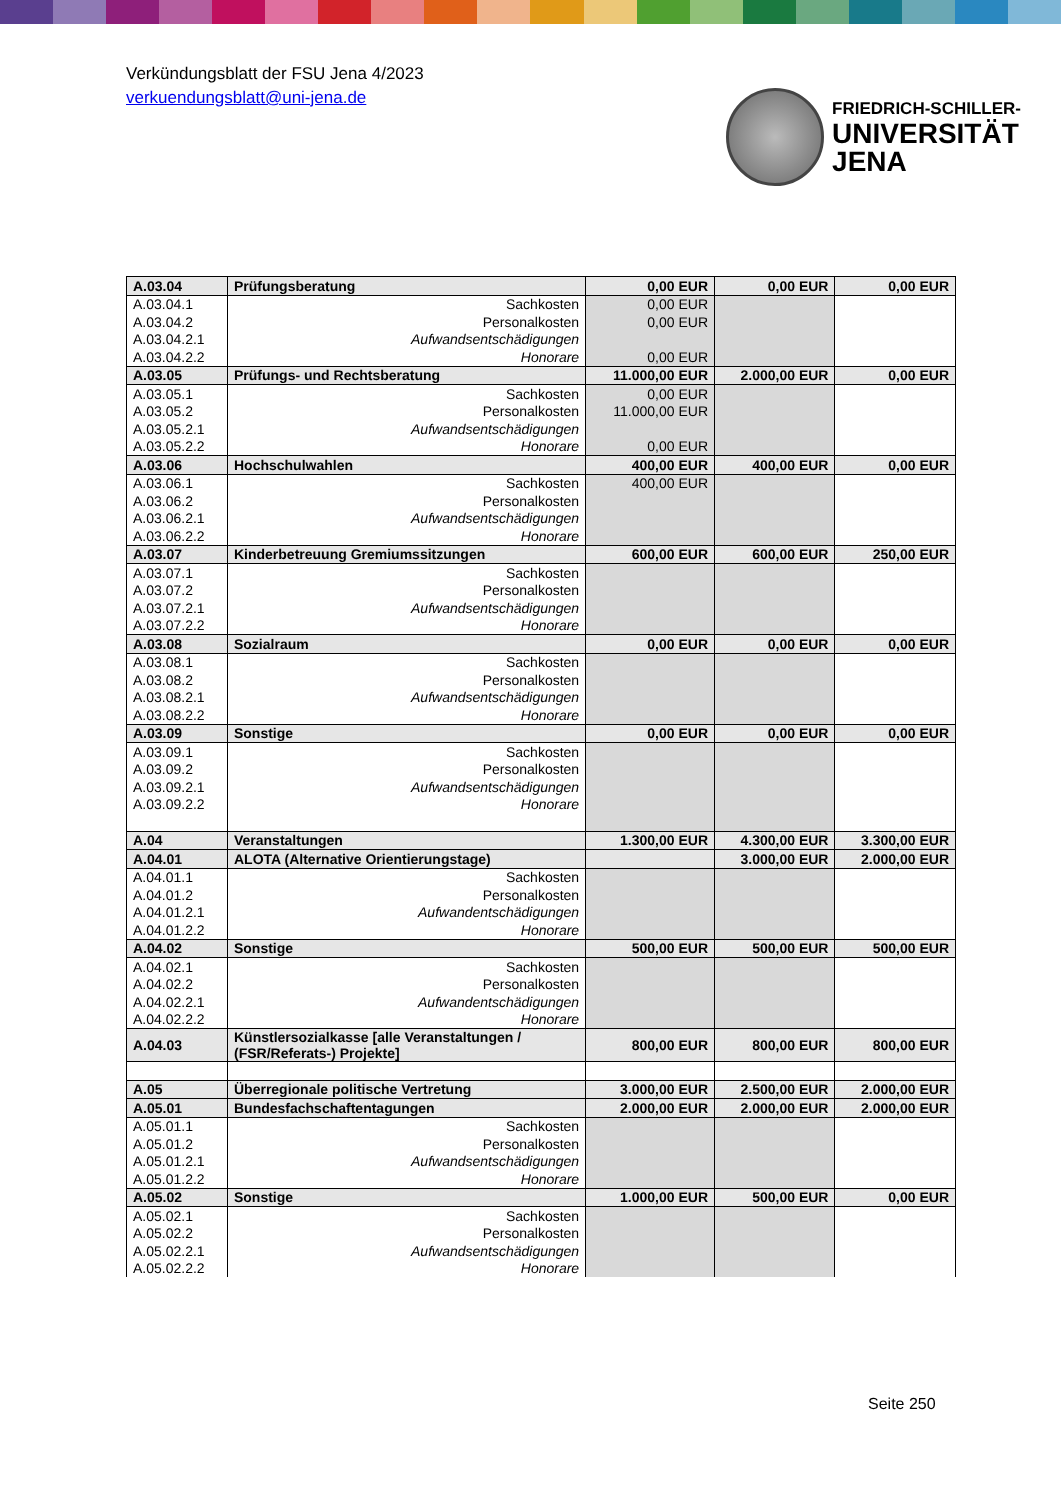Verkündungsblatt der FSU Jena 4/2023
verkuendungsblatt@uni-jena.de
FRIEDRICH-SCHILLER-
UNIVERSITÄT
JENA
| A.03.04 | Prüfungsberatung | 0,00 EUR | 0,00 EUR | 0,00 EUR |
| A.03.04.1 | Sachkosten | 0,00 EUR | | |
| A.03.04.2 | Personalkosten | 0,00 EUR | | |
| A.03.04.2.1 | Aufwandsentschädigungen | | | |
| A.03.04.2.2 | Honorare | 0,00 EUR | | |
| A.03.05 | Prüfungs- und Rechtsberatung | 11.000,00 EUR | 2.000,00 EUR | 0,00 EUR |
| A.03.05.1 | Sachkosten | 0,00 EUR | | |
| A.03.05.2 | Personalkosten | 11.000,00 EUR | | |
| A.03.05.2.1 | Aufwandsentschädigungen | | | |
| A.03.05.2.2 | Honorare | 0,00 EUR | | |
| A.03.06 | Hochschulwahlen | 400,00 EUR | 400,00 EUR | 0,00 EUR |
| A.03.06.1 | Sachkosten | 400,00 EUR | | |
| A.03.06.2 | Personalkosten | | | |
| A.03.06.2.1 | Aufwandsentschädigungen | | | |
| A.03.06.2.2 | Honorare | | | |
| A.03.07 | Kinderbetreuung Gremiumssitzungen | 600,00 EUR | 600,00 EUR | 250,00 EUR |
| A.03.07.1 | Sachkosten | | | |
| A.03.07.2 | Personalkosten | | | |
| A.03.07.2.1 | Aufwandsentschädigungen | | | |
| A.03.07.2.2 | Honorare | | | |
| A.03.08 | Sozialraum | 0,00 EUR | 0,00 EUR | 0,00 EUR |
| A.03.08.1 | Sachkosten | | | |
| A.03.08.2 | Personalkosten | | | |
| A.03.08.2.1 | Aufwandsentschädigungen | | | |
| A.03.08.2.2 | Honorare | | | |
| A.03.09 | Sonstige | 0,00 EUR | 0,00 EUR | 0,00 EUR |
| A.03.09.1 | Sachkosten | | | |
| A.03.09.2 | Personalkosten | | | |
| A.03.09.2.1 | Aufwandsentschädigungen | | | |
| A.03.09.2.2 | Honorare | | | |
| A.04 | Veranstaltungen | 1.300,00 EUR | 4.300,00 EUR | 3.300,00 EUR |
| A.04.01 | ALOTA (Alternative Orientierungstage) | | 3.000,00 EUR | 2.000,00 EUR |
| A.04.01.1 | Sachkosten | | | |
| A.04.01.2 | Personalkosten | | | |
| A.04.01.2.1 | Aufwandentschädigungen | | | |
| A.04.01.2.2 | Honorare | | | |
| A.04.02 | Sonstige | 500,00 EUR | 500,00 EUR | 500,00 EUR |
| A.04.02.1 | Sachkosten | | | |
| A.04.02.2 | Personalkosten | | | |
| A.04.02.2.1 | Aufwandentschädigungen | | | |
| A.04.02.2.2 | Honorare | | | |
| A.04.03 | Künstlersozialkasse [alle Veranstaltungen / (FSR/Referats-) Projekte] | 800,00 EUR | 800,00 EUR | 800,00 EUR |
| A.05 | Überregionale politische Vertretung | 3.000,00 EUR | 2.500,00 EUR | 2.000,00 EUR |
| A.05.01 | Bundesfachschaftentagungen | 2.000,00 EUR | 2.000,00 EUR | 2.000,00 EUR |
| A.05.01.1 | Sachkosten | | | |
| A.05.01.2 | Personalkosten | | | |
| A.05.01.2.1 | Aufwandsentschädigungen | | | |
| A.05.01.2.2 | Honorare | | | |
| A.05.02 | Sonstige | 1.000,00 EUR | 500,00 EUR | 0,00 EUR |
| A.05.02.1 | Sachkosten | | | |
| A.05.02.2 | Personalkosten | | | |
| A.05.02.2.1 | Aufwandsentschädigungen | | | |
| A.05.02.2.2 | Honorare | | | |
Seite 250